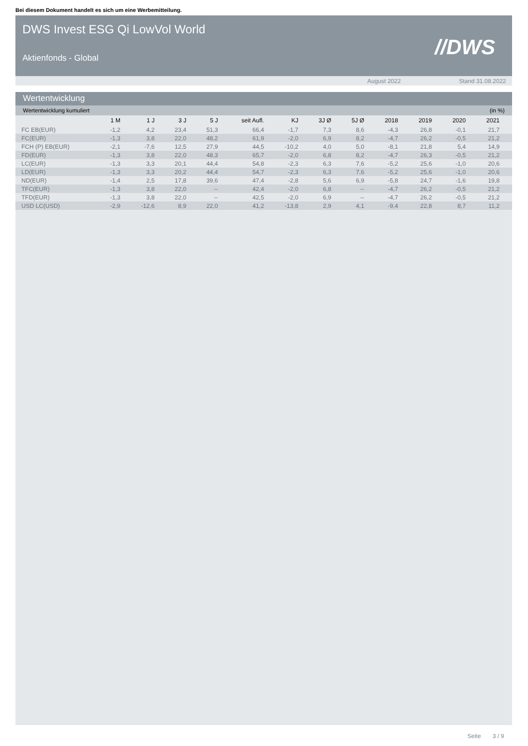Bei diesem Dokument handelt es sich um eine Werbemitteilung.
DWS Invest ESG Qi LowVol World
Aktienfonds - Global //DWS
August 2022 Stand 31.08.2022
Wertentwicklung
Wertentwicklung kumuliert (in %)
| | 1 M | 1 J | 3 J | 5 J | seit Aufl. | KJ | 3J Ø | 5J Ø | 2018 | 2019 | 2020 | 2021 |
| --- | --- | --- | --- | --- | --- | --- | --- | --- | --- | --- | --- | --- |
| FC EB(EUR) | -1,2 | 4,2 | 23,4 | 51,3 | 66,4 | -1,7 | 7,3 | 8,6 | -4,3 | 26,8 | -0,1 | 21,7 |
| FC(EUR) | -1,3 | 3,8 | 22,0 | 48,2 | 61,9 | -2,0 | 6,9 | 8,2 | -4,7 | 26,2 | -0,5 | 21,2 |
| FCH (P) EB(EUR) | -2,1 | -7,6 | 12,5 | 27,9 | 44,5 | -10,2 | 4,0 | 5,0 | -8,1 | 21,8 | 5,4 | 14,9 |
| FD(EUR) | -1,3 | 3,8 | 22,0 | 48,3 | 65,7 | -2,0 | 6,8 | 8,2 | -4,7 | 26,3 | -0,5 | 21,2 |
| LC(EUR) | -1,3 | 3,3 | 20,1 | 44,4 | 54,8 | -2,3 | 6,3 | 7,6 | -5,2 | 25,6 | -1,0 | 20,6 |
| LD(EUR) | -1,3 | 3,3 | 20,2 | 44,4 | 54,7 | -2,3 | 6,3 | 7,6 | -5,2 | 25,6 | -1,0 | 20,6 |
| ND(EUR) | -1,4 | 2,5 | 17,8 | 39,6 | 47,4 | -2,8 | 5,6 | 6,9 | -5,8 | 24,7 | -1,6 | 19,8 |
| TFC(EUR) | -1,3 | 3,8 | 22,0 | -- | 42,4 | -2,0 | 6,8 | -- | -4,7 | 26,2 | -0,5 | 21,2 |
| TFD(EUR) | -1,3 | 3,8 | 22,0 | -- | 42,5 | -2,0 | 6,9 | -- | -4,7 | 26,2 | -0,5 | 21,2 |
| USD LC(USD) | -2,9 | -12,6 | 8,9 | 22,0 | 41,2 | -13,8 | 2,9 | 4,1 | -9,4 | 22,8 | 8,7 | 11,2 |
Seite 3 / 9